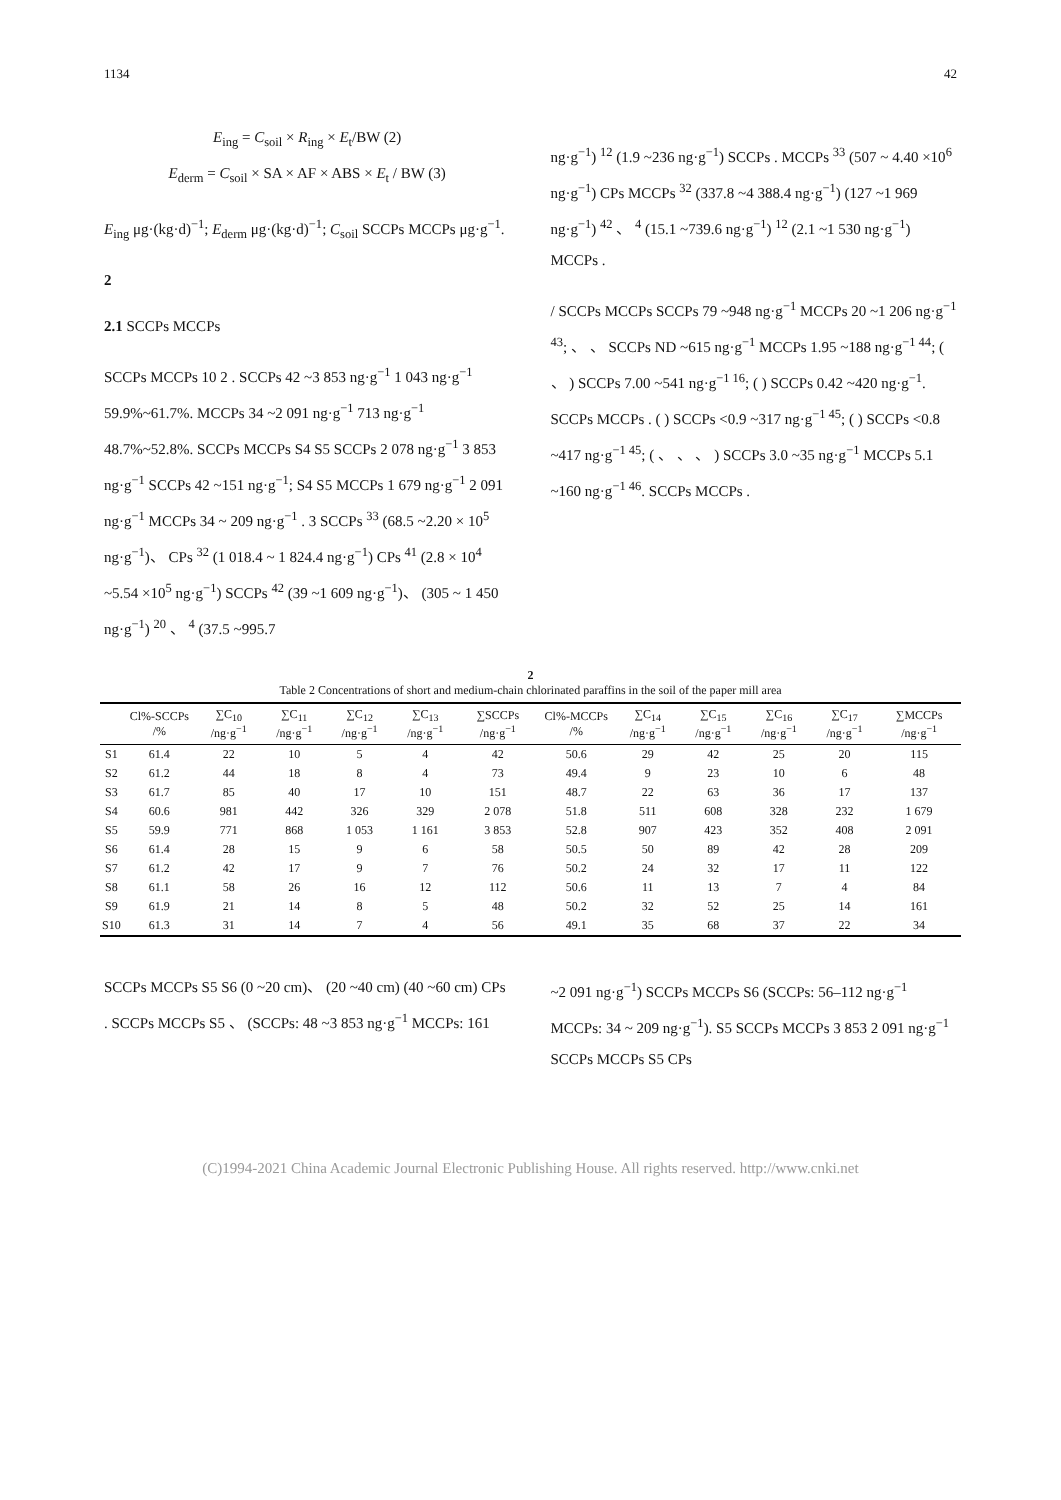1134 42
E<sub>ing</sub> = C<sub>soil</sub> × R<sub>ing</sub> × E<sub>t</sub>/BW (2)
E<sub>derm</sub> = C<sub>soil</sub> × SA × AF × ABS × E<sub>t</sub> / BW (3)
E<sub>ing</sub> μg·(kg·d)<sup>−1</sup>; E<sub>derm</sub> μg·(kg·d)<sup>−1</sup>; C<sub>soil</sub> SCCPs MCCPs μg·g<sup>−1</sup>.
2
2.1 SCCPs MCCPs
SCCPs MCCPs 10 2 . SCCPs 42 ~3 853 ng·g<sup>−1</sup> 1 043 ng·g<sup>−1</sup> 59.9%~61.7%. MCCPs 34 ~2 091 ng·g<sup>−1</sup> 713 ng·g<sup>−1</sup> 48.7%~52.8%. SCCPs MCCPs S4 S5 SCCPs 2 078 ng·g<sup>−1</sup> 3 853 ng·g<sup>−1</sup> SCCPs 42 ~151 ng·g<sup>−1</sup>; S4 S5 MCCPs 1 679 ng·g<sup>−1</sup> 2 091 ng·g<sup>−1</sup> MCCPs 34 ~ 209 ng·g<sup>−1</sup> . 3 SCCPs <sup>33</sup> (68.5 ~2.20 × 10<sup>5</sup> ng·g<sup>−1</sup>)、 CPs <sup>32</sup> (1 018.4 ~ 1 824.4 ng·g<sup>−1</sup>) CPs <sup>41</sup> (2.8 × 10<sup>4</sup> ~5.54 ×10<sup>5</sup> ng·g<sup>−1</sup>) SCCPs <sup>42</sup> (39 ~1 609 ng·g<sup>−1</sup>)、 (305 ~ 1 450 ng·g<sup>−1</sup>) <sup>20</sup> 、 <sup>4</sup> (37.5 ~995.7
ng·g<sup>−1</sup>) <sup>12</sup> (1.9 ~236 ng·g<sup>−1</sup>) SCCPs . MCCPs <sup>33</sup> (507 ~ 4.40 ×10<sup>6</sup> ng·g<sup>−1</sup>) CPs MCCPs <sup>32</sup> (337.8 ~4 388.4 ng·g<sup>−1</sup>) (127 ~1 969 ng·g<sup>−1</sup>) <sup>42</sup> 、 <sup>4</sup> (15.1 ~739.6 ng·g<sup>−1</sup>) <sup>12</sup> (2.1 ~1 530 ng·g<sup>−1</sup>) MCCPs .
/ SCCPs MCCPs SCCPs 79 ~948 ng·g<sup>−1</sup> MCCPs 20 ~1 206 ng·g<sup>−1 43</sup>; 、 、 SCCPs ND ~615 ng·g<sup>−1</sup> MCCPs 1.95 ~188 ng·g<sup>−1 44</sup>; ( 、 ) SCCPs 7.00 ~541 ng·g<sup>−1 16</sup>; ( ) SCCPs 0.42 ~420 ng·g<sup>−1</sup>. SCCPs MCCPs . ( ) SCCPs <0.9 ~317 ng·g<sup>−1 45</sup>; ( ) SCCPs <0.8 ~417 ng·g<sup>−1 45</sup>; ( 、 、 、 ) SCCPs 3.0 ~35 ng·g<sup>−1</sup> MCCPs 5.1 ~160 ng·g<sup>−1 46</sup>. SCCPs MCCPs .
2
Table 2 Concentrations of short and medium-chain chlorinated paraffins in the soil of the paper mill area
| | Cl%-SCCPs /% | ∑C<sub>10</sub> /ng·g<sup>−1</sup> | ∑C<sub>11</sub> /ng·g<sup>−1</sup> | ∑C<sub>12</sub> /ng·g<sup>−1</sup> | ∑C<sub>13</sub> /ng·g<sup>−1</sup> | ∑SCCPs /ng·g<sup>−1</sup> | Cl%-MCCPs /% | ∑C<sub>14</sub> /ng·g<sup>−1</sup> | ∑C<sub>15</sub> /ng·g<sup>−1</sup> | ∑C<sub>16</sub> /ng·g<sup>−1</sup> | ∑C<sub>17</sub> /ng·g<sup>−1</sup> | ∑MCCPs /ng·g<sup>−1</sup> |
| --- | --- | --- | --- | --- | --- | --- | --- | --- | --- | --- | --- | --- |
| S1 | 61.4 | 22 | 10 | 5 | 4 | 42 | 50.6 | 29 | 42 | 25 | 20 | 115 |
| S2 | 61.2 | 44 | 18 | 8 | 4 | 73 | 49.4 | 9 | 23 | 10 | 6 | 48 |
| S3 | 61.7 | 85 | 40 | 17 | 10 | 151 | 48.7 | 22 | 63 | 36 | 17 | 137 |
| S4 | 60.6 | 981 | 442 | 326 | 329 | 2 078 | 51.8 | 511 | 608 | 328 | 232 | 1 679 |
| S5 | 59.9 | 771 | 868 | 1 053 | 1 161 | 3 853 | 52.8 | 907 | 423 | 352 | 408 | 2 091 |
| S6 | 61.4 | 28 | 15 | 9 | 6 | 58 | 50.5 | 50 | 89 | 42 | 28 | 209 |
| S7 | 61.2 | 42 | 17 | 9 | 7 | 76 | 50.2 | 24 | 32 | 17 | 11 | 122 |
| S8 | 61.1 | 58 | 26 | 16 | 12 | 112 | 50.6 | 11 | 13 | 7 | 4 | 84 |
| S9 | 61.9 | 21 | 14 | 8 | 5 | 48 | 50.2 | 32 | 52 | 25 | 14 | 161 |
| S10 | 61.3 | 31 | 14 | 7 | 4 | 56 | 49.1 | 35 | 68 | 37 | 22 | 34 |
SCCPs MCCPs S5 S6 (0 ~20 cm)、 (20 ~40 cm) (40 ~60 cm) CPs . SCCPs MCCPs S5 、 (SCCPs: 48 ~3 853 ng·g<sup>−1</sup> MCCPs: 161
~2 091 ng·g<sup>−1</sup>) SCCPs MCCPs S6 (SCCPs: 56–112 ng·g<sup>−1</sup> MCCPs: 34 ~ 209 ng·g<sup>−1</sup>). S5 SCCPs MCCPs 3 853 2 091 ng·g<sup>−1</sup> SCCPs MCCPs S5 CPs
(C)1994-2021 China Academic Journal Electronic Publishing House. All rights reserved. http://www.cnki.net